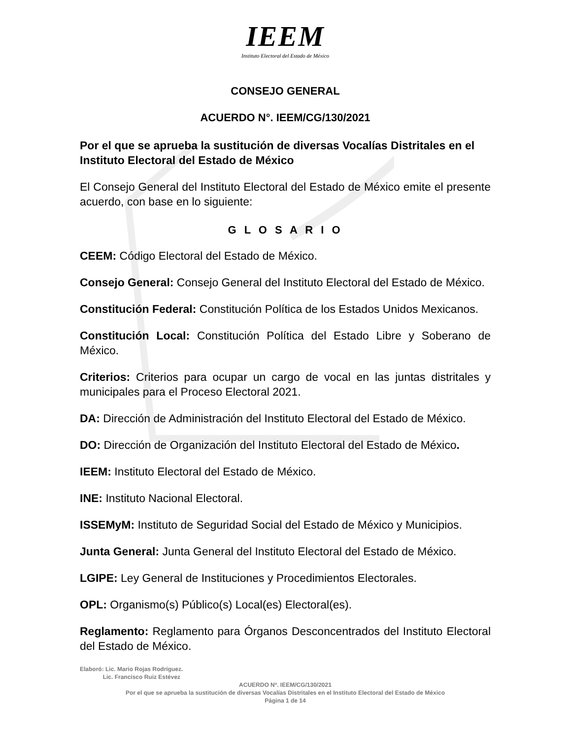IEEM
Instituto Electoral del Estado de México
CONSEJO GENERAL
ACUERDO N°. IEEM/CG/130/2021
Por el que se aprueba la sustitución de diversas Vocalías Distritales en el Instituto Electoral del Estado de México
El Consejo General del Instituto Electoral del Estado de México emite el presente acuerdo, con base en lo siguiente:
G L O S A R I O
CEEM: Código Electoral del Estado de México.
Consejo General: Consejo General del Instituto Electoral del Estado de México.
Constitución Federal: Constitución Política de los Estados Unidos Mexicanos.
Constitución Local: Constitución Política del Estado Libre y Soberano de México.
Criterios: Criterios para ocupar un cargo de vocal en las juntas distritales y municipales para el Proceso Electoral 2021.
DA: Dirección de Administración del Instituto Electoral del Estado de México.
DO: Dirección de Organización del Instituto Electoral del Estado de México.
IEEM: Instituto Electoral del Estado de México.
INE: Instituto Nacional Electoral.
ISSEMyM: Instituto de Seguridad Social del Estado de México y Municipios.
Junta General: Junta General del Instituto Electoral del Estado de México.
LGIPE: Ley General de Instituciones y Procedimientos Electorales.
OPL: Organismo(s) Público(s) Local(es) Electoral(es).
Reglamento: Reglamento para Órganos Desconcentrados del Instituto Electoral del Estado de México.
Elaboró: Lic. Mario Rojas Rodríguez.
Lic. Francisco Ruiz Estévez
ACUERDO Nº. IEEM/CG/130/2021
Por el que se aprueba la sustitución de diversas Vocalías Distritales en el Instituto Electoral del Estado de México
Página 1 de 14